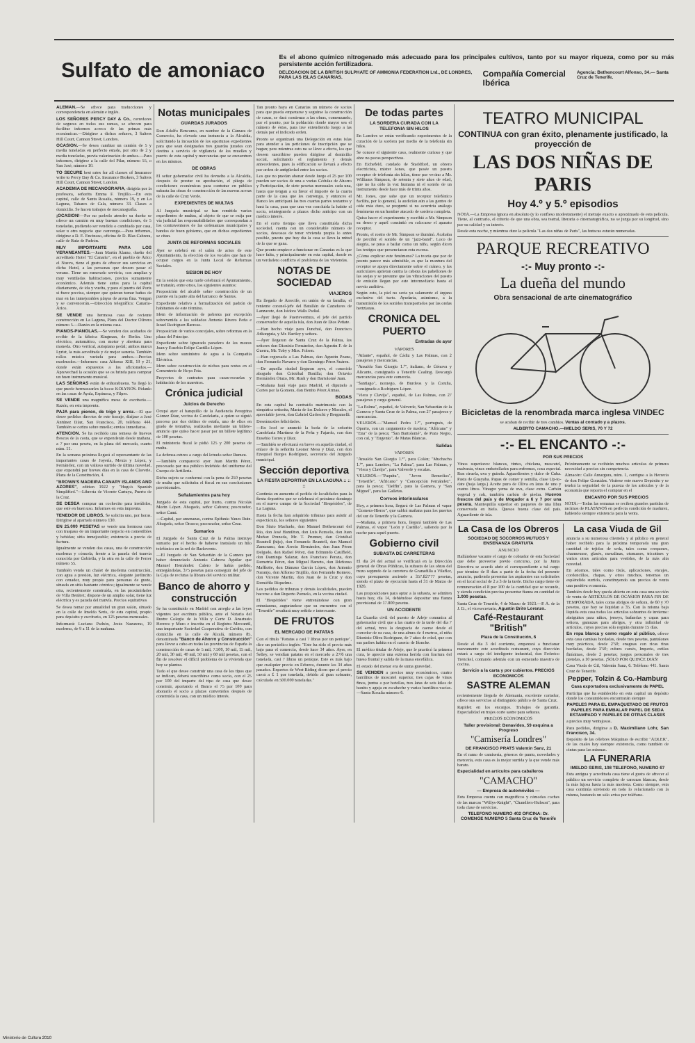Sulfato de amoniaco
Es el abono químico nitrogenado más adecuado para los principales cultivos, tanto por su mayor riqueza, como por su más persistente acción fertilizadora.
DELEGACION DE LA BRITISH SULPHATE OF AMMONIA FEDERATION Ltd., DE LONDRES, PARA LAS ISLAS CANARIAS. Compañía Comercial Ibérica Agencia: Bethencourt Alfonso, 34.— Santa Cruz de Tenerife.
ALEMAN.—Se ofrece para traducciones y correspondencia en alemán e inglés.
LOS SEÑORES PERCY DAY & Co., corredores de seguros en todos sus ramos, se ofrecen para facilitar informes acerca de las primas más económicas.—Dirigirse a dichos señores, 3 Salters Hill Court, Cannon Street, Londres.
OCASION.—Se desea cambiar un camión de 5 y media toneladas en perfecto estado, por otro de 2 y media toneladas, previa valorización de ambos.—Para informes, dirigirse a la calle del Pilar, número 55, o San José, número 10.
TO SECURE best rates for all classes of Insurance write to Percy Day & Co. Insurance Brokers, 3 Salters Hill Court, Cannon Street, London.
ACADEMIA DE MECANOGRAFIA, dirigida por la profesora, señorita Emma F. Trujillo.—En esta capital, calle de Santa Rosalía, número 19, y en La Laguna, Tabares de Cala, número 33. Clases a domicilio. Se hacen trabajos de mecanografía.
¡OCASION!—Por no poderlo atender su dueño se ofrece un camión en muy buenas condiciones, de 5 toneladas, pudiendo ser vendido o cambiado por casa, solar u otro negocio que convenga.—Para informes, dirigirse a D. E. Encinoso, oficina de D. Blas Cabrera, calle de Ruiz de Padrón.
MUY IMPORTANTE PARA LOS VERANEANTES.—Juan Martín Alamo, dueño del acreditado Hotel "El Canario", en el pueblo de Arico el Nuevo, tiene el gusto de ofrecer sus servicios en dicho Hotel, a las personas que deseen pasar el verano. Tiene un esmerado servicio, con amplias y muy ventiladas habitaciones, precios sumamente económico. Además tiene autos para la capital diariamente, de ida y vuelta, y para el puerto del Porís si fuere preciso, siempre que quieran tomar baños de mar en las inmejorables playas de arena fina. Vengan y se convencerán.—Dirección telegráfica: Canario-Arico.
SE VENDE una hermosa casa de reciente construcción en La Laguna, Plaza del Doctor Olivera número 5.—Razón en la misma casa.
PIANOS-PIANOLAS.—Se venden dos acabados de recibir de la fábrica Kingman, de Berlín. Uno eléctrico, automático, con motor y abertura para moneda. Otro vertical, autopiano pedal; ambos marca Lyrist, la más acreditada y de mejor sonería. También rollos música variada para ambos.—Precios moderados.—Informes: casa Alfonso XIII, 19 y 21, donde están expuestos a los aficionados.—Aprovechad la ocasión que se os brinda para comprar un buen instrumento musical.
LAS SEÑORAS están de enhorabuena. Ya llegó lo que puede hermosearles la boca: KOLYNOS. Pídanlo en las casas de Ayala, Espinosa, y Filpes.
SE VENDE una magnífica mesa de escritorio.—Razón, en esta imprenta.
PAJA para pienso, de trigo y arroz.—El que desee pedidos directos de este forraje, diríjase a José Antúnez Díaz, San Francisco, 20, teléfono 444. También se cotiza sobre muelle; envíos inmediatos.
ATENCION. Se ha recibido una remesa de huevos frescos de la costa, que se expenderán desde mañana, a 7 por una peseta, en la plaza del mercado, cuarto núm. 11.
En la semana próxima llegará el representante de las importantes casas de Joyería, Mexia y López, y Fernández, con un valioso surtido de última novedad, que expondrá por breves días en la casa de Claverie, Plaza de la Constitución, 4.
"BROWN'S MADEIRA CANARY ISLANDS AND AZORES", edition 1922 y "Hugo's Spanish Simplified."—Librería de Vicente Cartaya, Puerto de la Cruz.
SE DESEA comprar un cochecito para inválidos, que esté en buen uso. Informes en esta imprenta.
TENEDOR DE LIBROS. Se solicita uno, por horas. Dirigirse al apartado número 130.
EN 25.000 PESETAS se vende una hermosa casa con traspaso de un importante negocio en comestibles y bebidas; sitio inmejorable; existencia a precio de factura.
Igualmente se venden dos casas, una de construcción moderna y cómoda, frente a la parada del tranvía conocida por Gobiella, y la otra en la calle de Ferrer número 55.
También vendo un chalet de moderna construcción, con agua a presión, luz eléctrica, elegante jardincito con cenador, muy propio para personas de gusto, situado en sitio bastante céntrico; igualmente se vende otra, recientemente construída, en las proximidades de Villa Benítez; dispone de un amplio solar, tiene luz eléctrica y es parada del tranvía. Precios equitativos
Se desea tomar por anualidad un gran salón, situado en la calle de Imeldo Seris, de esta capital, propio para depósito y escritorio, en 125 pesetas mensuales.
Informará: Luciano Padrón, Jesús Nazareno, 19 moderno, de 9 a 11 de la mañana.
Notas municipales
GUARDAS JURADOS
Don Adolfo Bencomo, en nombre de la Cámara de Comercio, ha elevado una instancia a la Alcaldía, solicitando la incoación de los oportunos expedientes para que sean designados tres guardas jurados con destino a servicio de vigilancia de los muelles y puerto de esta capital y mercancías que se encuentren en los mismos.
DE OBRAS
El señor gobernador civil ha devuelto a la Alcaldía, después de prestar su aprobación, el pliego de condiciones económicas para contratar en pública subasta las obras de construcción de las nuevas aceras de la calle de Cruz Verde.
EXPEDIENTES DE MULTAS
Al Juzgado municipal se han remitido varios expedientes de multas, al objeto de que se exija por vía judicial las responsabilidades que correspondan a los contraventores de las ordenanzas municipales y bandos de buen gobierno, que en dichos expedientes se citan.
JUNTA DE REFORMAS SOCIALES
Ayer se celebró en el salón de actos de este Ayuntamiento, la elección de los vocales que han de ocupar cargos en la Junta Local de Reformas Sociales.
SESION DE HOY
En la sesión que esta tarde celebrará el Ayuntamiento, se tratarán, entre otros, los siguientes asuntos:
Proposición del alcalde sobre construcción de un puente en la parte alta del barranco de Santos.
Expediente relativo a formalización del padrón de habitantes de este término.
Idem de información de pobreza por excepción sobrevenida a los soldados Antonio Rivero Peña e Israel Rodríguez Barroso.
Proposición de varios concejales, sobre reformas en la plaza del Príncipe.
Expediente sobre ignorado paradero de los mozos Juan y Eusebio Felipe Castillo López.
Idem sobre suministro de agua a la Compañía Eléctrica.
Idem sobre construcción de nichos para restos en el Cementerio de Hoya Fría.
Proyectos de contratos para casas-escuelas y habitación de los maestros.
Crónica judicial
Juicios de Derecho
Ocupó ayer el banquillo de la Audiencia Peregrina Gómez Díaz, vecina de Candelaria, a quien se siguió proceso por dos delitos de estafa, uno de ellos en grado de tentativa, realizados mediante un billete-anuncio que quiso hacer pasar por un billete legítimo de 100 pesetas.
El ministerio fiscal le pidió 125 y 200 pesetas de multa.
La defensa estuvo a cargo del letrado señor Rumeu.
—También compareció ayer Juan Martín Pérez, procesado por uso público indebido del uniforme del Cuerpo de Artillería.
Dicho sujeto se conformó con la pena de 250 pesetas de multa que solicitaba el fiscal en sus conclusiones provisionales.
Señalamientos para hoy
Juzgado de esta capital, por hurto, contra Nicolás Morín López. Abogado, señor Cabrera; procurador, señor Camí.
—Capital, por amenazas, contra Epifanio Yanes Ruiz. Abogado, señor Orozco; procurador, señor Cruz.
Sumarios
El Juzgado de Santa Cruz de la Palma instruye sumario por el hecho de haberse instalado un hilo telefónico en la red de Barlovento.
—El Juzgado de San Sebastián de la Gomera por haber denunciado Antonio Cabrera Aguilar que Manuel Hernández Calero le había pedido, entregándolas, 375 pesetas para conseguir del jefe de la Caja de reclutas la librara del servicio militar.
Banco de ahorro y construcción
Se ha constituído en Madrid con arreglo a las leyes vigentes por escritura pública, ante el Notario del Ilustre Colegio de la Villa y Corte D. Anastasio Herrero y Muro e inscrita en el Registro Mercantil, una importante Sociedad Cooperativa de Crédito, con domicilio en la calle de Alcalá, número 85, denominada "Banco de Ahorro y Construcción" para llevar a cabo en todas las provincias de España la construcción de casas de 5 mil, 7.500, 10 mil, 15 mil, 20 mil, 30 mil, 40 mil, 50 mil y 60 mil pesetas, con el fin de resolver el difícil problema de la vivienda que hoy se plantea.
Todo el que desee construir una casa de los tipos que se indican, deberá suscribirse como socio, con el 25 por 100 del importe del tipo de casa que desee construir, aportando el Banco el 75 por 100 para abonarlo el socio a plazos convenidos después de construída la casa, con un módico interés.
Tan pronto haya en Canarias un número de socios para que pueda empezarse y seguirse la construcción de casas, se dará comienzo a las obras, comenzando, por el pronto, por la población donde mayor sea el número de éstos, para irse extendiendo luego a las demás por el indicado orden.
Pronto se organizará una Delegación en estas islas para atender a las peticiones de inscripción que se hagan; pero mientras esto no se lleve a efecto, los que deseen suscribirse pueden dirigirse al domicilio social, solicitando el reglamento y demás antecedentes, pues la edificación se llevará a efecto por orden de antigüedad entre los socios.
Los que no puedan abonar desde luego el 25 por 100 pueden ser socios de una o varias Cédulas de Ahorro y Participación, de siete pesetas mensuales cada una, hasta que tengan a su favor el importe de la cuarta parte de la casa que les convenga, y entonces el Banco les anticipará las tres cuartas partes restantes y hará la casa, para que una vez concluída la habite el socio, reintegrando a plazos dicho anticipo con un módico interés.
En el corto tiempo que lleva constituída dicha sociedad, cuenta con un considerable número de socios, deseosos de tener vivienda propia lo antes posible, puesto que hoy día la casa se lleva la mitad de lo que se gana.
Que pronto empiece a funcionar en Canarias es lo que hace falta, y principalmente en esta capital, donde es un verdadero conflicto el problema de las viviendas.
NOTAS DE SOCIEDAD
VIAJEROS
Ha llegado de Arrecife, en unión de su familia, el teniente coronel-jefe del Batallón de Cazadores de Lanzarote, don Isidoro Walls Padial.
—Ayer llegó de Fuerteventura, el jefe del partido conservador de aquella isla, don Juan de Dios Peñate.
—Han hecho viaje para Funchal, don Francisco Atlionguia, y Mr. Bartley y señora.
—Ayer llegaron de Santa Cruz de la Palma, los señores don Dionisio Fernández, don Agustín F. de la Guerra, Mr. Toby y Mirs. Folsen.
—Han regresado a Las Palmas, don Agustín Peano, don Fernando Navarro y don Domingo Pérez Suárez.
—De aquella ciudad llegaron ayer, el conocido abogado don Cristóbal Bonilla; don Octavio Hernández Otazo, Mr. Rush y don Bartolomé Juan.
—Mañana hará viaje para Madrid, el diputado a Cortes por la Gomera, don Benito Pérez Armas.
BODAS
En esta capital ha contraído matrimonio con la simpática señorita, María de los Dolores y Morales, el apreciable joven, don Gabriel Gadeschi y Bergamelli.
Deseámosles felicidades.
—En Icod se anunció la boda de la señorita Candelaria Martínez de la Peña y Fajardo, con don Eusebio Torres y Díaz.
—También se efectuará en breve en aquella ciudad, el enlace de la señorita Leonor Mesa y Díaz, con don Ezequiel Borges Rodríguez, secretario del Juzgado municipal.
Sección deportiva
LA FIESTA DEPORTIVA EN LA LAGUNA :: :: ::
Continúa en aumento el pedido de localidades para la fiesta deportiva que se celebrará el próximo domingo en el nuevo campo de la Sociedad "Hespérides", de La Laguna.
Hasta la fecha han adquirido tribunas para asistir al espectáculo, los señores siguientes
Don Sixto Machado, don Manuel Bethencourt del Río, don José Hamilton, don Luis Pozuelo, don Juan Muñoz Pruneda, Mr. T. Prunner, don Cristóbal Beautell (hijo), don Fernando Beautell, don Manuel Zamorano, don Arecio Hernández, don Juan Pérez Delgado, don Rafael Pérez, don Edmundo Caulfield, don Domingo Salazar, don Francisco Peraza, don Demetrio Pérez, don Miguel Barreto, don Ildefonso Maffiotte, don Dámaso García López, don Antonio Naranjo, don Alfonso Trujillo, don Fernando Romero, don Vicente Martín, don Juan de la Cruz y don Demófilo Riquelme.
Los pedidos de tribunas y demás localidades, pueden hacerse a don Ruperto Pozuelo, en la vecina ciudad.
El "Hespérides" viene entrenándose con gran entusiasmo, augurándose que su encuentro con el "Tenerife" resultará muy reñido e interesante.
DE FRUTOS
EL MERCADO DE PATATAS
Con el título "Patatas a casi 7 libras por un penique", dice un periódico inglés: "Este ha sido el precio más bajo para el comercio, desde hace 34 años. Ayer, en Selley, se vendían patatas en el mercado a 27/6 una tonelada, casi 7 libras un penique. Este es más bajo que cualquier precio en Febrero, durante los 34 años pasados. Expertos de West Riding dicen que el precio caerá a £ 1 por tonelada, debido al gran sobrante, calculado en 500.000 toneladas."
De todas partes
LA SORDERA CURADA CON LA TELEFONIA SIN HILOS
En Londres se están verificando experimentos de la curación de la sordera por medio de la telefonía sin hilos.
Se conoce el siguiente caso, realmente curioso y que abre no pocas perspectivas.
En Eichefeld, condado de Staddford, un obrero electricista, mister Jones, que posée un puesto receptor de telefonía sin hilos, tiene por vecino a Mr. Williams Simpson, de setenta y siete años de edad, que no ha oído la voz humana ni el sonido de un instrumento desde hace más de trinta años.
Mr. Jones, que sabe que un receptor telefónico facilita, por lo general, la audición aún a las gentes de oído más duro, se preguntó si no ocurriría análogo fenómeno en un hombre atacado de sordera completa.
Quiso hacer el experimento y escribió a Mr. Simpson su deseo y aquél consintió en colocarse el aparato receptor.
Pronto, el rostro de Mr. Simpson se iluminó. Acababa de percibir el sonido de un "jazz-band". Loco de alegría, se puso a bailar como un niño, según dicen los testigos que presenciaron esta escena.
¿Cómo explicar este fenómeno? La teoría que por de pronto parece más admisible, es que la montura del receptor se apoya directamente sobre el cráneo, y los auriculares aprietan contra la cabeza los pabellones de las orejas y se presume que las vibraciones del puesto de emisión llegan por este intermediario hasta el nervio auditivo.
Según esto, la piel no sería ya solamente el órgano exclusivo del tacto. Ayudaría, asimismo, a la transmisión de los sonidos transportados por las ondas hertzianas.
CRONICA DEL PUERTO
Entradas de ayer
VAPORES
"Atlante", español, de Cádiz y Las Palmas, con 2 pasajeros y mercancías.
"Ansaldo San Giorgio 1.º", italiano, de Génova y Alicante, consignado a Tenerife Coaling. Descargó mercancías para este comercio.
"Santiago", noruego, de Burdeos y la Coruña, consignado a Rodríguez López.
"Viera y Clavijo", español, de Las Palmas, con 27 pasajeros y carga general.
"La Palma", español, de Valverde, San Sebastián de la Gomera y Santa Cruz de la Palma, con 27 pasajeros y mercancías.
VELEROS.—"Manuel Pedro 1.º", portugués, de Oporto, con un cargamento de madera; "Africano" y "Ena" de la pesca; "San Bartolomé", de Pozo Negro, con cal, y "Eugenio", de Matas Blancas.
Salidas
VAPORES
"Ansaldo San Giorgio 1.º", para Colón; "Muchacho 1.º", para Londres; "La Palma", para Las Palmas, y "Viera y Clavijo", para Valverde y escalas.
VELEROS.—"Paquita", "Joven Remedios", "Tenerife", "Africano" y "Concepción Fernández", para la pesca; "Delfín", para la Gomera, y "San Miguel", para las Galletas.
Correos interinsulares
Hoy, a primera hora, llegará de Las Palmas el vapor "Gomera-Hierro", que saldrá mañana para los puertos del sur de Tenerife y la Gomera.
—Mañana, a primera hora, llegará también de Las Palmas, el vapor "León y Castillo", saliendo por la noche para aquél puerto.
Gobierno civil
SUBASTA DE CARRETERAS
El día 24 del actual se verificará en la Dirección general de Obras Públicas, la subasta de las obras del trozo segundo de la carretera de Granadilla a Vilaflor, cuyo presupuesto asciende a 357.827'77 pesetas, siendo el plazo de ejecución hasta el 31 de Marzo de 1926.
Las proposiciones para optar a la subasta, se admiten hasta hoy, día 14, debiéndose depositar una fianza provisional de 17.800 pesetas.
UN ACCIDENTE
La Guardia civil del puesto de Adeje comunica al gobernador civil que a las cuatro de la tarde del día 7 del actual, tuvo la desgracia de caerse desde el corredor de su casa, de una altura de 4 metros, el niño Dionisio Oliva Rodríguez, de 7 años de edad, que con sus padres habita en el caserío de Ifonche.
El médico titular de Adeje, que le practicó la primera cura, le apreció una extensa herida con fractura del hueso frontal y salida de la masa encefálica.
El estado del menor era de suma gravedad.
SE VENDEN a precios muy económicos, cuatro barrilitos de moscatel superior, tres cajas de vinos finos, juntas o por botellas, tres latas de seis kilos de bonito y aguja en escabeche y varios barrilitos vacíos.—Santa Rosalía número 6.
TEATRO MUNICIPAL
CONTINUA con gran éxito, plenamente justificado, la proyección de
LAS DOS NIÑAS DE PARIS
Hoy 4.º y 5.º episodios
NOTA.—La Empresa ignora en absoluto (y lo confieso modestamente) el metraje exacto o aproximado de esta película. Tiene, al contrario, el criterio de que una obra, sea teatral, literaria o cinematográfica, no se juzga por su longitud, sino por su calidad y su interés.
Desde esta noche, y mientras dure la película "Las dos niñas de París", las butacas estarán numeradas.
PARQUE RECREATIVO
-:- Muy pronto -:-
La dueña del mundo
Obra sensacional de arte cinematográfico
Bicicletas de la renombrada marca inglesa VINDEC
se acaban de recibir de tres cambios. Ventas al contado y a plazos.
ALBERTO CAMACHO.—IMELDO SERIS, 70 Y 72
-:- EL ENCANTO -:-
POR SUS PRECIOS
Vinos superiores: blancos, tintos, chiclana, moscatel, malvasía, vinos embotellados para enfermos, cosa especial. Ron ciruela, uva y guinda. Aguardientes y dulce de Cuba. Pasta de Guayaba. Papas de comer y semilla, clase Up-to-date (hoja larga.) Aceite puro de Oliva en latas de uno y cuatro litros. Vinagre yema de uva, clase extra. Carbón vegetal y cok, también carbón de piedra. Huevos frescos del país y de Mogador a 6 y 7 por una peseta. Mantequilla superior en paquetes de una libra conservada en hielo. Quesos buena clase del país. Aguardiente de isla.
Próximamente se recibirán muchos artículos de primera necesidad a precios sin competencia.
Almacén: Calle Amargura, núm. 1, contiguo a la Herrería de don Felipe González. Visítese este nuevo Depósito y se tendrá la seguridad de la pureza de los artículos y de la economía que reporta el comprar en el
ENCANTO POR SUS PRECIOS
NOTA:—Todas las semanas se reciben grandes partidas de racimos de PLATANOS en perfecta condición de madurez, habiendo siempre existencia para la venta.
La Casa de los Obreros
SOCIEDAD DE SOCORROS MUTUOS Y ENSEÑANZA GRATUITA
ANUNCIO
Hallándose vacante el cargo de cobrador de esta Sociedad que debe proveerse previo concurso, por la Junta Directiva se acordó abrir el correspondiente a tal cargo por término de 8 días a partir de la fecha del presente anuncio, pudiendo presentar los aspirantes sus solicitudes en el local social de 2 a 3 de la tarde. Dicho cargo tiene de remuneración el 8 por 100 de la cantidad que se recaude, y siendo condición precisa presentar fianza en cantidad de 1.000 pesetas.
Santa Cruz de Tenerife, 4 de Marzo de 1923.—P. A. de la J. D., el vicesecretario, Agustín Brito Lorenzo.
Café-Restaurant "British"
Plaza de la Constitución, 6
Desde el día 3 del corriente, empezará a funcionar nuevamente este acreditado restaurant, cuya dirección estará a cargo del inteligente industrial, don Federico Trenckel, contando además con un esmerado maestro de cocina.
Servicio a la carta y por cubiertos. PRECIOS ECONOMICOS
SASTRE ALEMAN
recientemente llegado de Alemania, excelente cortador, ofrece sus servicios al distinguido público de Santa Cruz.
Rapidez en los encargos. Trabajos de garantía. Especialidad en trajes corte sastre para señoras.
PRECIOS ECONOMICOS
Taller provisional: Benavides, 59 esquina a Progreso
"Camisería Londres"
DE FRANCISCO PRATS Valentín Sanz, 21
En el ramo de camisería, géneros de punto, novedades y mercería, esta casa es la mejor surtida y la que vende más barato.
Especialidad en artículos para caballeros
"CAMACHO"
— Empresa de automóviles —
Esta Empresa cuenta con magníficos y cómodos coches de las marcas "Willys-Knight", "Chandlers-Hubson", para toda clase de servicios.
TELEFONO NUMERO 402 OFICINA: Dr. COMENGE NUMERO 5 Santa Cruz de Tenerife
La casa Viuda de Gil
anuncia a su numerosa clientela y al público en general haber recibido para la próxima temporada una gran cantidad de tejidos de seda, tales como crespones, charmeusse, glasés, mesalinas, otomanes, tricotines y varios otros artículos para vestidos, de la más alta novedad.
En adornos, tales como tisús, aplicaciones, encajes, cordoncillos, chapas, y otros muchos, tenemos un espléndido surtido, constituyendo sus precios de venta una positiva economía.
También desde hoy queda abierta en esta casa una sección de venta de ARTICULOS DE OCASION PARA FIN DE TEMPORADA, tales como abrigos de señora, de 60 y 70 pesetas, que hoy se liquidan a 35. Con la misma baja liquida esta casa todos los artículos sobrantes de invierno: abriguitos para niños, jerseys, bufandas y capas para señora, gamuzas para abrigos, y otra infinidad de artículos, cuyos precios sólo regirán durante 15 días.
En ropa blanca y como regalo al público, ofrece esta casa camisas bordadas, desde tres pesetas, pantalones muy prácticos, desde 2'50; enaguas con ricas tiras bordadas, desde 3'50; cubres corsés, Imperio, estilos finísimos, desde 2 pesetas; juegos personales de tres prendas, a 10 pesetas. ¡SOLO POR QUINCE DIAS!
Casa Viuda de Gil, Valentín Sanz, 6. Teléfono 441. Santa Cruz de Tenerife.
Pepper, Tolzin & Co.-Hamburg
Casa exportadora exclusivamente de PAPEL
Participa que ha establecido en esta capital un depósito donde los consumidores encontrarán siempre
PAPELES PARA EL EMPAQUETADO DE FRUTOS PAPELES PARA EMBALAR PAPEL DE SEDA ESTAMPADO Y PAPELES DE OTRAS CLASES
a precios muy ventajosos.
Para pedidos, dirigirse a D. Maximiliano Lohr, San Francisco, 34.
Depósito de las célebres Máquinas de escribir "ADLER", de las cuales hay siempre existencia, como también de cintas para las mismas.
LA FUNERARIA
IMELDO SERIS, 108 TELEFONO, NUMERO 67
Esta antigua y acreditada casa tiene el gusto de ofrecer al público un servicio completo de carrozas blancas, desde la más lujosa hasta la más modesta. Como siempre, esta casa continúa sirviendo en todo lo relacionado con la misma, bastando un sólo aviso por teléfono.
Ministerio de Cultura 2010